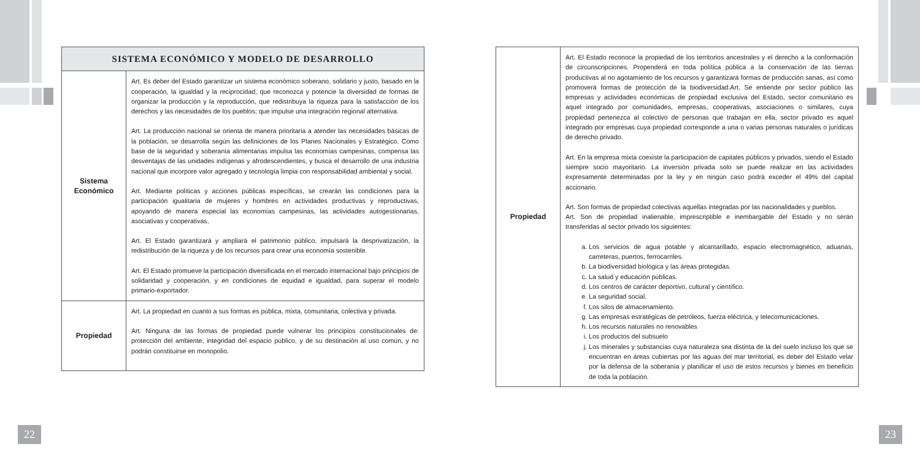| SISTEMA ECONÓMICO Y MODELO DE DESARROLLO | |
| --- | --- |
| Sistema Económico | Art. Es deber del Estado garantizar un sistema económico soberano, solidario y justo, basado en la cooperación, la igualdad y la reciprocidad, que reconozca y potencie la diversidad de formas de organizar la producción y la reproducción, que redistribuya la riqueza para la satisfacción de los derechos y las necesidades de los pueblos; que impulse una integración regional alternativa. Art. La producción nacional se orienta de manera prioritaria a atender las necesidades básicas de la población, se desarrolla según las definiciones de los Planes Nacionales y Estratégico. Como base de la seguridad y soberanía alimentarias impulsa las economías campesinas, compensa las desventajas de las unidades indígenas y afrodescendientes, y busca el desarrollo de una industria nacional que incorpore valor agregado y tecnología limpia con responsabilidad ambiental y social. Art. Mediante políticas y acciones públicas específicas, se crearán las condiciones para la participación igualitaria de mujeres y hombres en actividades productivas y reproductivas, apoyando de manera especial las economías campesinas, las actividades autogestionarias, asociativas y cooperativas, Art. El Estado garantizará y ampliará el patrimonio público, impulsará la desprivatización, la redistribución de la riqueza y de los recursos para crear una economía sostenible. Art. El Estado promueve la participación diversificada en el mercado internacional bajo principios de solidaridad y cooperación, y en condiciones de equidad e igualdad, para superar el modelo primario-exportador. |
| Propiedad | Art. La propiedad en cuanto a sus formas es pública, mixta, comunitaria, colectiva y privada. Art. Ninguna de las formas de propiedad puede vulnerar los principios constitucionales de: protección del ambiente, integridad del espacio público, y de su destinación al uso común, y no podrán constituirse en monopolio. |
| Propiedad | Art. El Estado reconoce la propiedad de los territorios ancestrales y el derecho a la conformación de circunscripciones. Propenderá en toda política pública a la conservación de las tierras productivas al no agotamiento de los recursos y garantizará formas de producción sanas, así como promoverá formas de protección de la biodiversidad.Art. Se entiende por sector público las empresas y actividades económicas de propiedad exclusiva del Estado, sector comunitario es aquel integrado por comunidades, empresas, cooperativas, asociaciones o similares, cuya propiedad pertenezca al colectivo de personas que trabajan en ella, sector privado es aquel integrado por empresas cuya propiedad corresponde a una o varias personas naturales o jurídicas de derecho privado. Art. En la empresa mixta coexiste la participación de capitales públicos y privados, siendo el Estado siempre socio mayoritario. La inversión privada solo se puede realizar en las actividades expresamente determinadas por la ley y en ningún caso podrá exceder el 49% del capital accionario. Art. Son formas de propiedad colectivas aquellas integradas por las nacionalidades y pueblos. Art. Son de propiedad inalienable, imprescriptible e inembargable del Estado y no serán transferidas al sector privado los siguientes: a. Los servicios de agua potable y alcantarillado, espacio electromagnético, aduanas, carreteras, puertos, ferrocarriles. b. La biodiversidad biológica y las áreas protegidas. c. La salud y educación públicas. d. Los centros de carácter deportivo, cultural y científico. e. La seguridad social. f. Los silos de almacenamiento. g. Las empresas estratégicas de petróleos, fuerza eléctrica, y telecomunicaciones. h. Los recursos naturales no renovables i. Los productos del subsuelo j. Los minerales y substancias cuya naturaleza sea distinta de la del suelo incluso los que se encuentran en áreas cubiertas por las aguas del mar territorial, es deber del Estado velar por la defensa de la soberanía y planificar el uso de estos recursos y bienes en beneficio de toda la población. |
22 23